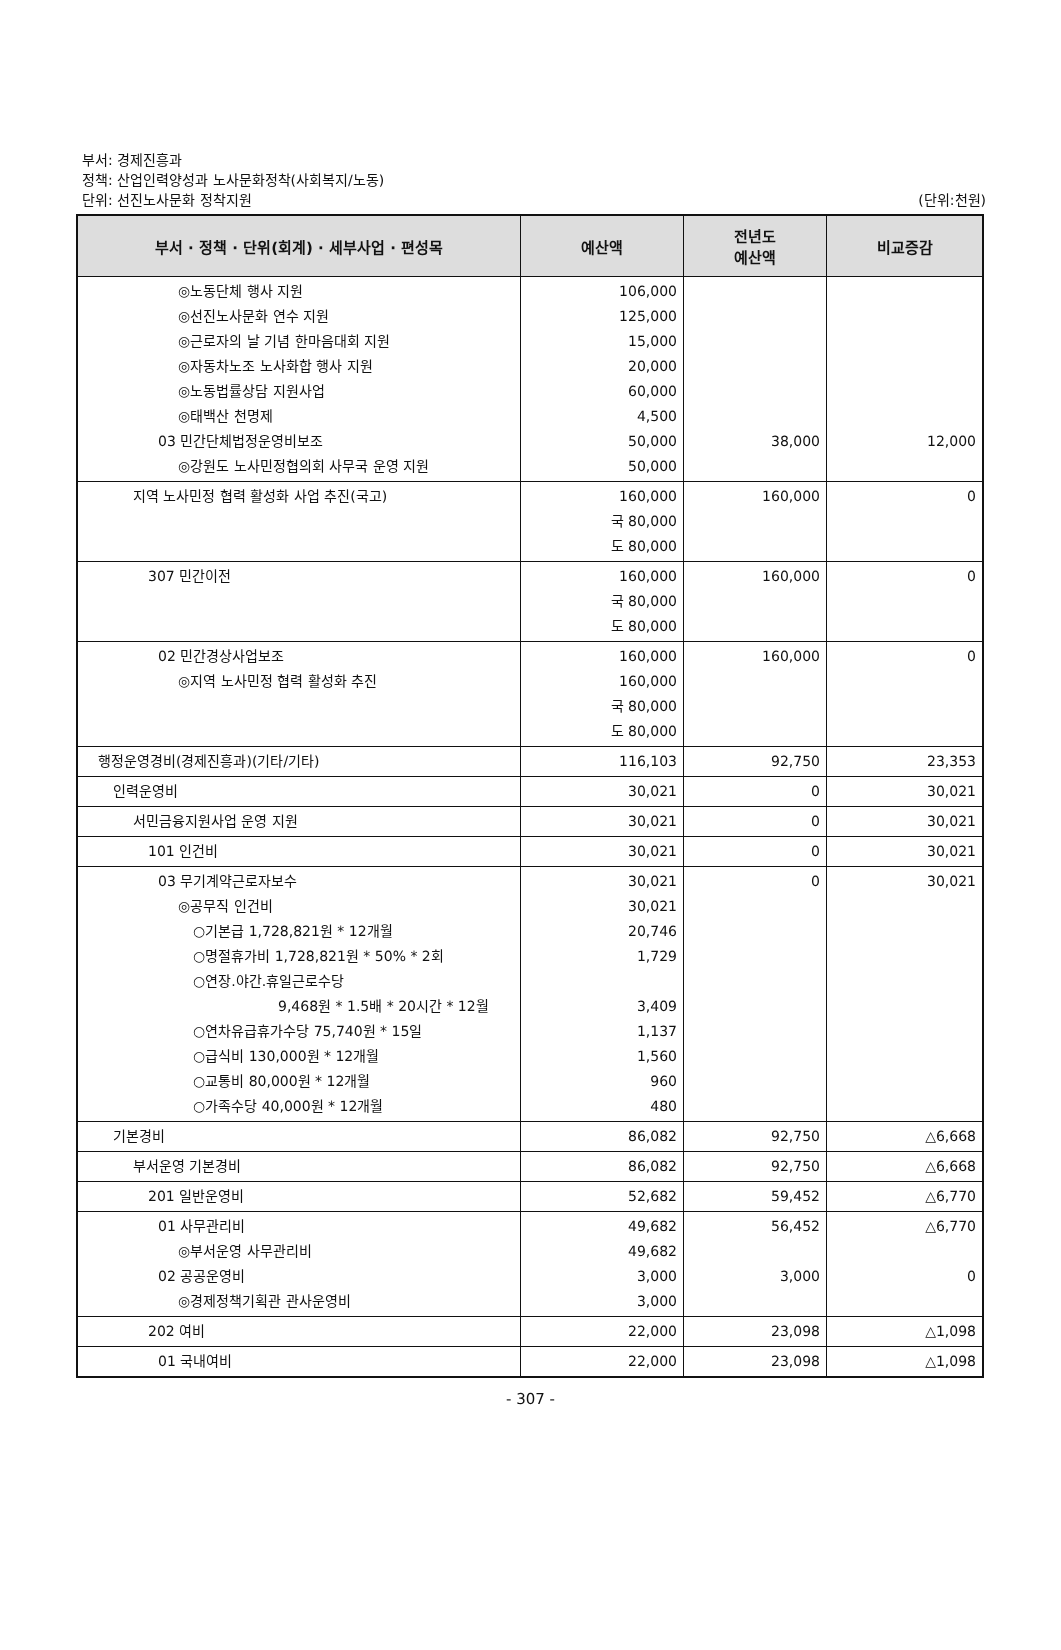부서: 경제진흥과
정책: 산업인력양성과 노사문화정착(사회복지/노동)
단위: 선진노사문화 정착지원
(단위:천원)
| 부서 · 정책 · 단위(회계) · 세부사업 · 편성목 | 예산액 | 전년도 예산액 | 비교증감 |
| --- | --- | --- | --- |
| ◎노동단체 행사 지원 ◎선진노사문화 연수 지원 ◎근로자의 날 기념 한마음대회 지원 ◎자동차노조 노사화합 행사 지원 ◎노동법률상담 지원사업 ◎태백산 천명제 03 민간단체법정운영비보조 ◎강원도 노사민정협의회 사무국 운영 지원 | 106,000 125,000 15,000 20,000 60,000 4,500 50,000 50,000 | 38,000 | 12,000 |
| 지역 노사민정 협력 활성화 사업 추진(국고) | 160,000 국 80,000 도 80,000 | 160,000 | 0 |
| 307 민간이전 | 160,000 국 80,000 도 80,000 | 160,000 | 0 |
| 02 민간경상사업보조 ◎지역 노사민정 협력 활성화 추진 | 160,000 160,000 국 80,000 도 80,000 | 160,000 | 0 |
| 행정운영경비(경제진흥과)(기타/기타) | 116,103 | 92,750 | 23,353 |
| 인력운영비 | 30,021 | 0 | 30,021 |
| 서민금융지원사업 운영 지원 | 30,021 | 0 | 30,021 |
| 101 인건비 | 30,021 | 0 | 30,021 |
| 03 무기계약근로자보수 ◎공무직 인건비 ○기본급 1,728,821원 * 12개월 ○명절휴가비 1,728,821원 * 50% * 2회 ○연장.야간.휴일근로수당 9,468원 * 1.5배 * 20시간 * 12월 ○연차유급휴가수당 75,740원 * 15일 ○급식비 130,000원 * 12개월 ○교통비 80,000원 * 12개월 ○가족수당 40,000원 * 12개월 | 30,021 30,021 20,746 1,729 3,409 1,137 1,560 960 480 | 0 | 30,021 |
| 기본경비 | 86,082 | 92,750 | △6,668 |
| 부서운영 기본경비 | 86,082 | 92,750 | △6,668 |
| 201 일반운영비 | 52,682 | 59,452 | △6,770 |
| 01 사무관리비 ◎부서운영 사무관리비 02 공공운영비 ◎경제정책기획관 관사운영비 | 49,682 49,682 3,000 3,000 | 56,452 3,000 | △6,770 0 |
| 202 여비 | 22,000 | 23,098 | △1,098 |
| 01 국내여비 | 22,000 | 23,098 | △1,098 |
- 307 -